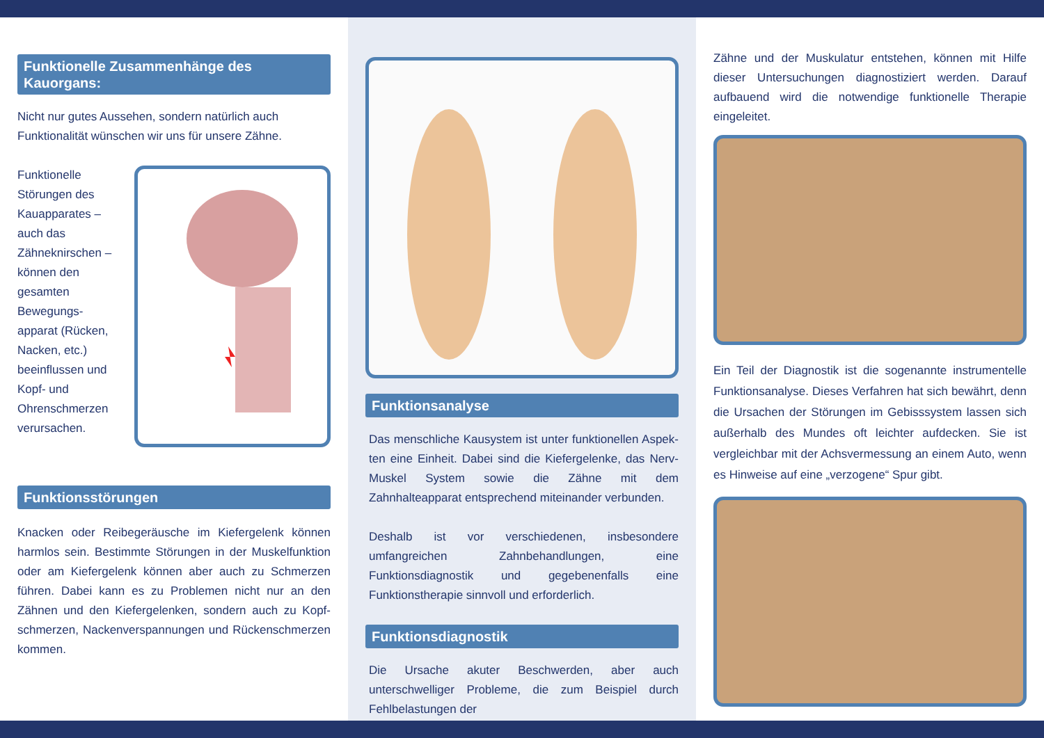Funktionelle Zusammenhänge des Kauorgans:
Nicht nur gutes Aussehen, sondern natürlich auch Funktionalität wünschen wir uns für unsere Zähne.
Funktionelle Störungen des Kauapparates – auch das Zähneknirschen – können den gesamten Bewegungs­apparat (Rücken, Nacken, etc.) beeinflussen und Kopf- und Ohrenschmerzen verursachen.
Funktionsstörungen
Knacken oder Reibegeräusche im Kiefergelenk können harmlos sein. Bestimmte Störungen in der Muskelfunktion oder am Kiefergelenk können aber auch zu Schmerzen führen. Dabei kann es zu Problemen nicht nur an den Zähnen und den Kiefergelenken, sondern auch zu Kopf­schmerzen, Nackenverspannungen und Rückenschmerzen kommen.
Funktionsanalyse
Das menschliche Kausystem ist unter funktionellen Aspek­ten eine Einheit. Dabei sind die Kiefergelenke, das Nerv-Muskel System sowie die Zähne mit dem Zahnhalteapparat entsprechend miteinander verbunden.
Deshalb ist vor verschiedenen, insbesondere umfangreichen Zahnbehandlungen, eine Funktionsdiagnostik und gegebe­nenfalls eine Funktionstherapie sinnvoll und erforderlich.
Funktionsdiagnostik
Die Ursache akuter Beschwerden, aber auch unterschwelli­ger Probleme, die zum Beispiel durch Fehlbelastungen der
Zähne und der Muskulatur entstehen, können mit Hilfe dieser Untersuchungen diagnostiziert werden. Darauf aufbauend wird die notwendige funktionelle Therapie eingeleitet.
Ein Teil der Diagnostik ist die sogenannte instrumentelle Funktionsanalyse. Dieses Verfahren hat sich bewährt, denn die Ursachen der Störungen im Gebisssystem lassen sich außerhalb des Mundes oft leichter aufdecken. Sie ist vergleichbar mit der Achsvermessung an einem Auto, wenn es Hinweise auf eine „verzogene“ Spur gibt.